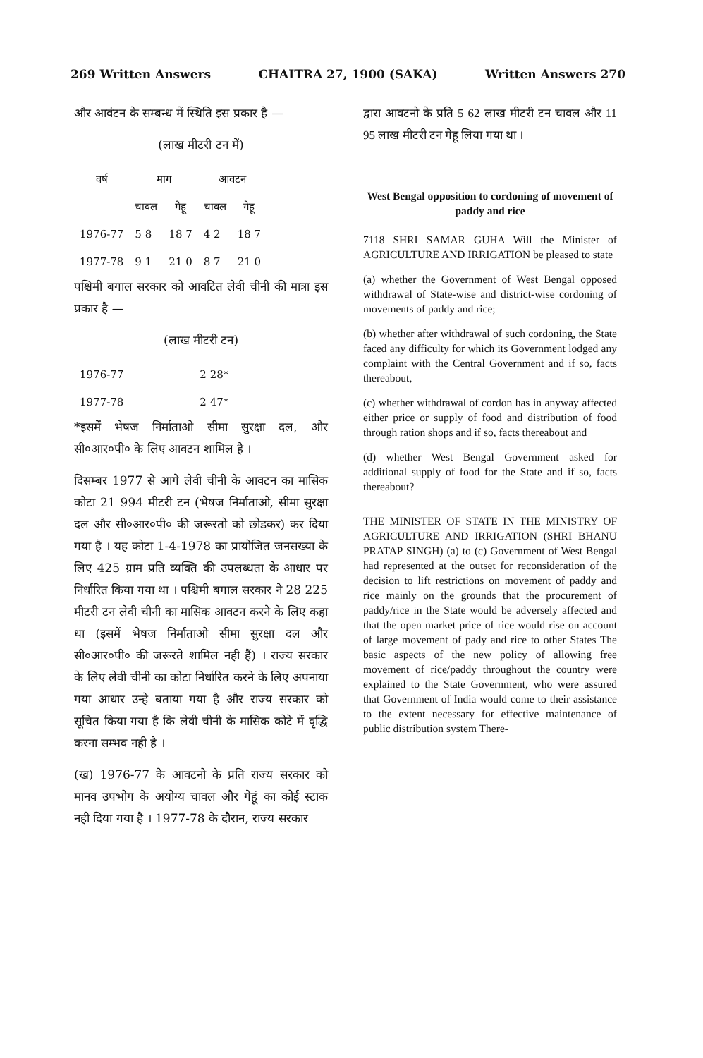269 Written Answers CHAITRA 27, 1900 (SAKA) Written Answers 270
और आवंटन के सम्बन्ध में स्थिति इस प्रकार है —
(लाख मीटरी टन में)
| वर्ष | माग | | आवटन | |
| --- | --- | --- | --- | --- |
| | चावल | गेहू | चावल | गेहू |
| 1976-77 | 5 8 | 18 7 | 4 2 | 18 7 |
| 1977-78 | 9 1 | 21 0 | 8 7 | 21 0 |
पश्चिमी बगाल सरकार को आवटित लेवी चीनी की मात्रा इस प्रकार है —
(लाख मीटरी टन)
| 1976-77 | 2 28* |
| 1977-78 | 2 47* |
*इसमें भेषज निर्माताओ सीमा सुरक्षा दल, और सी०आर०पी० के लिए आवटन शामिल है ।
दिसम्बर 1977 से आगे लेवी चीनी के आवटन का मासिक कोटा 21 994 मीटरी टन (भेषज निर्माताओ, सीमा सुरक्षा दल और सी०आर०पी० की जरूरतो को छोडकर) कर दिया गया है । यह कोटा 1-4-1978 का प्रायोजित जनसख्या के लिए 425 ग्राम प्रति व्यक्ति की उपलब्धता के आधार पर निर्धारित किया गया था । पश्चिमी बगाल सरकार ने 28 225 मीटरी टन लेवी चीनी का मासिक आवटन करने के लिए कहा था (इसमें भेषज निर्माताओ सीमा सुरक्षा दल और सी०आर०पी० की जरूरते शामिल नही हैं) । राज्य सरकार के लिए लेवी चीनी का कोटा निर्धारित करने के लिए अपनाया गया आधार उन्हे बताया गया है और राज्य सरकार को सूचित किया गया है कि लेवी चीनी के मासिक कोटे में वृद्धि करना सम्भव नही है ।
(ख) 1976-77 के आवटनो के प्रति राज्य सरकार को मानव उपभोग के अयोग्य चावल और गेहूं का कोई स्टाक नही दिया गया है । 1977-78 के दौरान, राज्य सरकार
द्वारा आवटनो के प्रति 5 62 लाख मीटरी टन चावल और 11 95 लाख मीटरी टन गेहू लिया गया था ।
West Bengal opposition to cordoning of movement of paddy and rice
7118 SHRI SAMAR GUHA Will the Minister of AGRICULTURE AND IRRIGATION be pleased to state
(a) whether the Government of West Bengal opposed withdrawal of State-wise and district-wise cordoning of movements of paddy and rice;
(b) whether after withdrawal of such cordoning, the State faced any difficulty for which its Government lodged any complaint with the Central Government and if so, facts thereabout,
(c) whether withdrawal of cordon has in anyway affected either price or supply of food and distribution of food through ration shops and if so, facts thereabout and
(d) whether West Bengal Government asked for additional supply of food for the State and if so, facts thereabout?
THE MINISTER OF STATE IN THE MINISTRY OF AGRICULTURE AND IRRIGATION (SHRI BHANU PRATAP SINGH) (a) to (c) Government of West Bengal had represented at the outset for reconsideration of the decision to lift restrictions on movement of paddy and rice mainly on the grounds that the procurement of paddy/rice in the State would be adversely affected and that the open market price of rice would rise on account of large movement of pady and rice to other States The basic aspects of the new policy of allowing free movement of rice/paddy throughout the country were explained to the State Government, who were assured that Government of India would come to their assistance to the extent necessary for effective maintenance of public distribution system There-